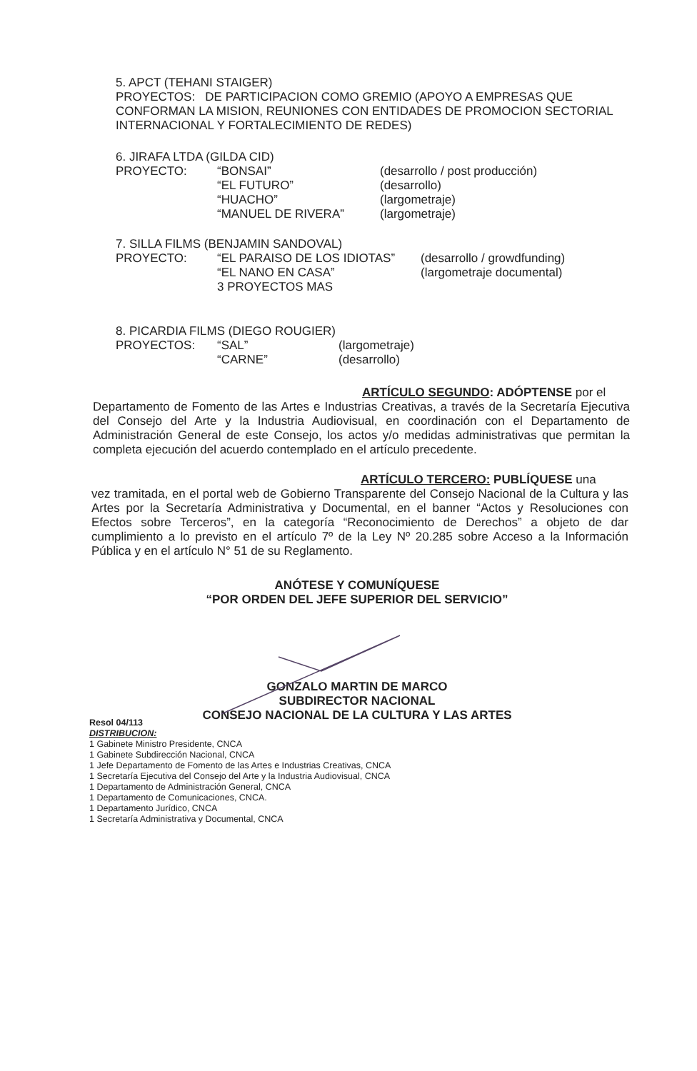5. APCT (TEHANI STAIGER)
PROYECTOS: DE PARTICIPACION COMO GREMIO (APOYO A EMPRESAS QUE CONFORMAN LA MISION, REUNIONES CON ENTIDADES DE PROMOCION SECTORIAL INTERNACIONAL Y FORTALECIMIENTO DE REDES)
6. JIRAFA LTDA (GILDA CID)
| PROYECTO: | “BONSAI” “EL FUTURO” “HUACHO” “MANUEL DE RIVERA” | (desarrollo / post producción) (desarrollo) (largometraje) (largometraje) |
7. SILLA FILMS (BENJAMIN SANDOVAL)
| PROYECTO: | “EL PARAISO DE LOS IDIOTAS” “EL NANO EN CASA” 3 PROYECTOS MAS | (desarrollo / growdfunding) (largometraje documental) |
8. PICARDIA FILMS (DIEGO ROUGIER)
| PROYECTOS: | “SAL” “CARNE” | (largometraje) (desarrollo) |
ARTÍCULO SEGUNDO: ADÓPTENSE por el
Departamento de Fomento de las Artes e Industrias Creativas, a través de la Secretaría Ejecutiva del Consejo del Arte y la Industria Audiovisual, en coordinación con el Departamento de Administración General de este Consejo, los actos y/o medidas administrativas que permitan la completa ejecución del acuerdo contemplado en el artículo precedente.
ARTÍCULO TERCERO: PUBLÍQUESE una
vez tramitada, en el portal web de Gobierno Transparente del Consejo Nacional de la Cultura y las Artes por la Secretaría Administrativa y Documental, en el banner “Actos y Resoluciones con Efectos sobre Terceros”, en la categoría “Reconocimiento de Derechos” a objeto de dar cumplimiento a lo previsto en el artículo 7º de la Ley Nº 20.285 sobre Acceso a la Información Pública y en el artículo N° 51 de su Reglamento.
ANÓTESE Y COMUNÍQUESE
“POR ORDEN DEL JEFE SUPERIOR DEL SERVICIO”
GONZALO MARTIN DE MARCO
SUBDIRECTOR NACIONAL
CONSEJO NACIONAL DE LA CULTURA Y LAS ARTES
Resol 04/113
DISTRIBUCION:
1 Gabinete Ministro Presidente, CNCA
1 Gabinete Subdirección Nacional, CNCA
1 Jefe Departamento de Fomento de las Artes e Industrias Creativas, CNCA
1 Secretaría Ejecutiva del Consejo del Arte y la Industria Audiovisual, CNCA
1 Departamento de Administración General, CNCA
1 Departamento de Comunicaciones, CNCA.
1 Departamento Jurídico, CNCA
1 Secretaría Administrativa y Documental, CNCA